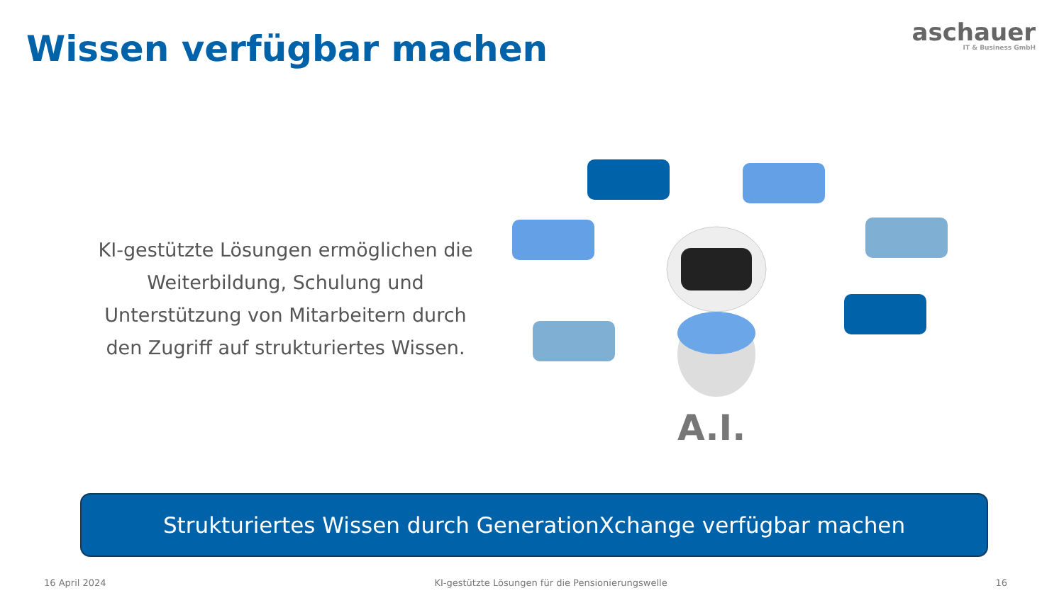Wissen verfügbar machen
aschauer
IT & Business GmbH
KI-gestützte Lösungen ermöglichen die Weiterbildung, Schulung und Unterstützung von Mitarbeitern durch den Zugriff auf strukturiertes Wissen.
A.I.
Strukturiertes Wissen durch GenerationXchange verfügbar machen
16 April 2024 KI-gestützte Lösungen für die Pensionierungswelle 16